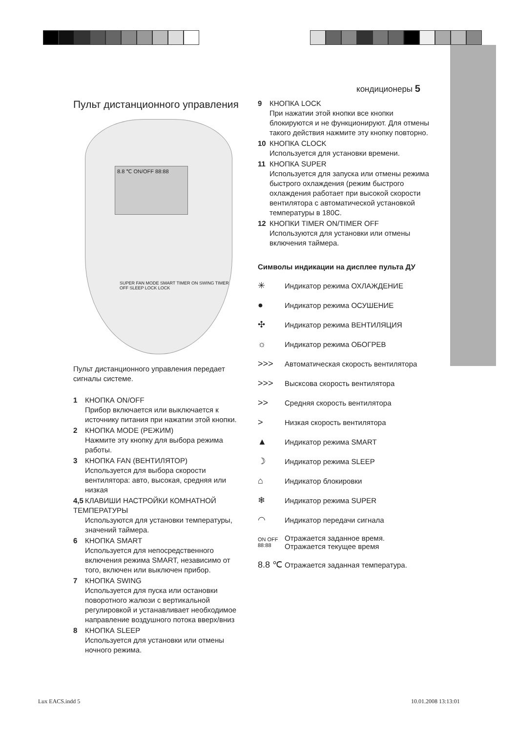кондиционеры 5
Пульт дистанционного управления
8.8 ℃ ON/OFF 88:88
SUPER FAN MODE SMART TIMER ON SWING TIMER OFF SLEEP LOCK LOCK
Пульт дистанционного управления передает сигналы системе.
1 КНОПКА ON/OFF
Прибор включается или выключается к источнику питания при нажатии этой кнопки.
2 КНОПКА MODE (РЕЖИМ)
Нажмите эту кнопку для выбора режима работы.
3 КНОПКА FAN (ВЕНТИЛЯТОР)
Используется для выбора скорости вентилятора: авто, высокая, средняя или низкая
4,5 КЛАВИШИ НАСТРОЙКИ КОМНАТНОЙ ТЕМПЕРАТУРЫ
Используются для установки температуры, значений таймера.
6 КНОПКА SMART
Используется для непосредственного включения режима SMART, независимо от того, включен или выключен прибор.
7 КНОПКА SWING
Используется для пуска или остановки поворотного жалюзи с вертикальной регулировкой и устанавливает необходимое направление воздушного потока вверх/вниз
8 КНОПКА SLEEP
Используется для установки или отмены ночного режима.
9 КНОПКА LOCK
При нажатии этой кнопки все кнопки блокируются и не функционируют. Для отмены такого действия нажмите эту кнопку повторно.
10 КНОПКА CLOCK
Используется для установки времени.
11 КНОПКА SUPER
Используется для запуска или отмены режима быстрого охлаждения (режим быстрого охлаждения работает при высокой скорости вентилятора с автоматической установкой температуры в 180С.
12 КНОПКИ TIMER ON/TIMER OFF
Используются для установки или отмены включения таймера.
Символы индикации на дисплее пульта ДУ
✳ Индикатор режима ОХЛАЖДЕНИЕ
● Индикатор режима ОСУШЕНИЕ
✣ Индикатор режима ВЕНТИЛЯЦИЯ
☼ Индикатор режима ОБОГРЕВ
>>> Автоматическая скорость вентилятора
>>> Высксова скорость вентилятора
>> Средняя скорость вентилятора
> Низкая скорость вентилятора
▲ Индикатор режима SMART
☽ Индикатор режима SLEEP
⌂ Индикатор блокировки
❄ Индикатор режима SUPER
◠ Индикатор передачи сигнала
ON OFF 88:88 Отражается заданное время.
Отражается текущее время
8.8 ℃ Отражается заданная температура.
Lux EACS.indd 5 10.01.2008 13:13:01